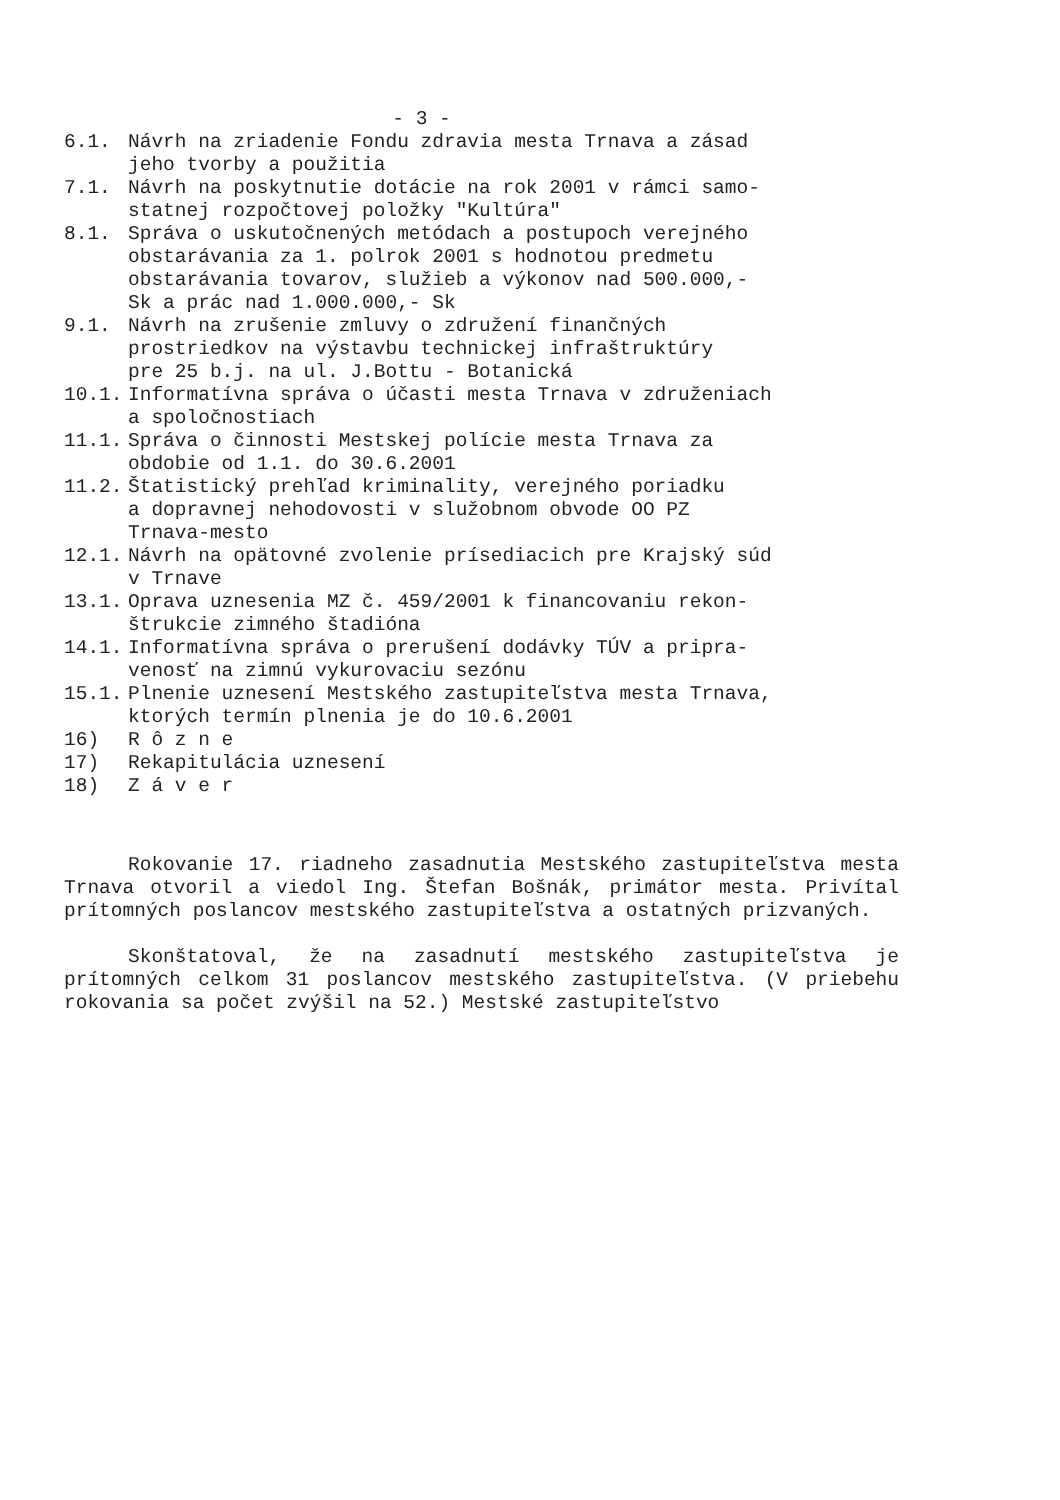- 3 -
6.1. Návrh na zriadenie Fondu zdravia mesta Trnava a zásad
jeho tvorby a použitia
7.1. Návrh na poskytnutie dotácie na rok 2001 v rámci samo-
statnej rozpočtovej položky "Kultúra"
8.1. Správa o uskutočnených metódach a postupoch verejného
obstarávania za 1. polrok 2001 s hodnotou predmetu
obstarávania tovarov, služieb a výkonov nad 500.000,-
Sk a prác nad 1.000.000,- Sk
9.1. Návrh na zrušenie zmluvy o združení finančných
prostriedkov na výstavbu technickej infraštruktúry
pre 25 b.j. na ul. J.Bottu - Botanická
10.1. Informatívna správa o účasti mesta Trnava v združeniach
a spoločnostiach
11.1. Správa o činnosti Mestskej polície mesta Trnava za
obdobie od 1.1. do 30.6.2001
11.2. Štatistický prehľad kriminality, verejného poriadku
a dopravnej nehodovosti v služobnom obvode OO PZ
Trnava-mesto
12.1. Návrh na opätovné zvolenie prísediacich pre Krajský súd
v Trnave
13.1. Oprava uznesenia MZ č. 459/2001 k financovaniu rekon-
štrukcie zimného štadióna
14.1. Informatívna správa o prerušení dodávky TÚV a pripra-
venosť na zimnú vykurovaciu sezónu
15.1. Plnenie uznesení Mestského zastupiteľstva mesta Trnava,
ktorých termín plnenia je do 10.6.2001
16) R ô z n e
17) Rekapitulácia uznesení
18) Z á v e r
Rokovanie 17. riadneho zasadnutia Mestského zastupiteľstva mesta Trnava otvoril a viedol Ing. Štefan Bošnák, primátor mesta. Privítal prítomných poslancov mestského zastupiteľstva a ostatných prizvaných.
Skonštatoval, že na zasadnutí mestského zastupiteľstva je prítomných celkom 31 poslancov mestského zastupiteľstva. (V priebehu rokovania sa počet zvýšil na 52.) Mestské zastupiteľstvo